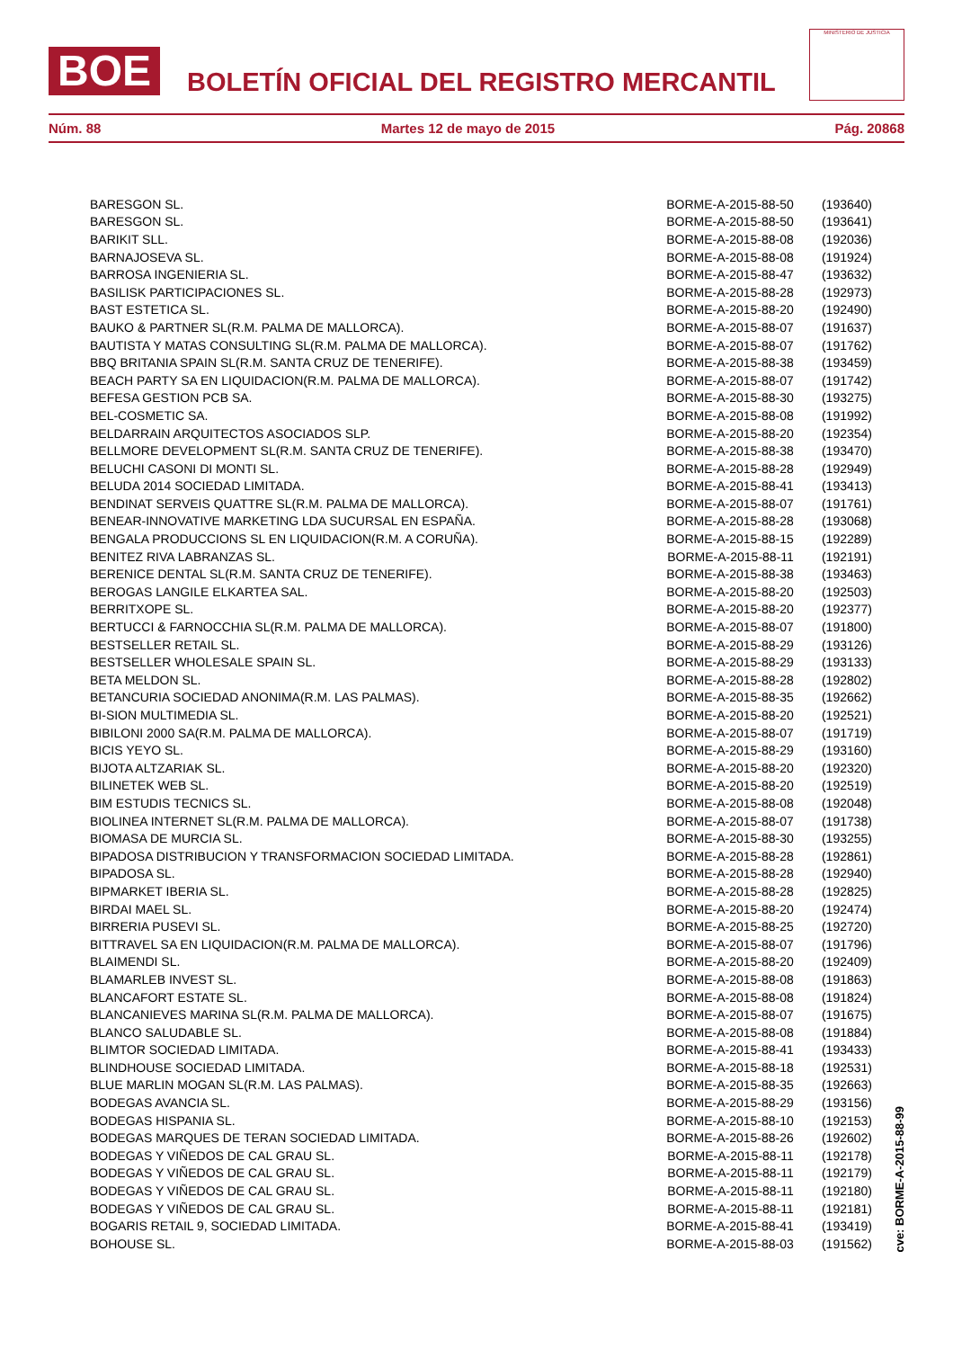BOE
BOLETÍN OFICIAL DEL REGISTRO MERCANTIL
MINISTERIO DE JUSTICIA
Núm. 88 Martes 12 de mayo de 2015 Pág. 20868
| BARESGON SL. | BORME-A-2015-88-50 | (193640) |
| BARESGON SL. | BORME-A-2015-88-50 | (193641) |
| BARIKIT SLL. | BORME-A-2015-88-08 | (192036) |
| BARNAJOSEVA SL. | BORME-A-2015-88-08 | (191924) |
| BARROSA INGENIERIA SL. | BORME-A-2015-88-47 | (193632) |
| BASILISK PARTICIPACIONES SL. | BORME-A-2015-88-28 | (192973) |
| BAST ESTETICA SL. | BORME-A-2015-88-20 | (192490) |
| BAUKO & PARTNER SL(R.M. PALMA DE MALLORCA). | BORME-A-2015-88-07 | (191637) |
| BAUTISTA Y MATAS CONSULTING SL(R.M. PALMA DE MALLORCA). | BORME-A-2015-88-07 | (191762) |
| BBQ BRITANIA SPAIN SL(R.M. SANTA CRUZ DE TENERIFE). | BORME-A-2015-88-38 | (193459) |
| BEACH PARTY SA EN LIQUIDACION(R.M. PALMA DE MALLORCA). | BORME-A-2015-88-07 | (191742) |
| BEFESA GESTION PCB SA. | BORME-A-2015-88-30 | (193275) |
| BEL-COSMETIC SA. | BORME-A-2015-88-08 | (191992) |
| BELDARRAIN ARQUITECTOS ASOCIADOS SLP. | BORME-A-2015-88-20 | (192354) |
| BELLMORE DEVELOPMENT SL(R.M. SANTA CRUZ DE TENERIFE). | BORME-A-2015-88-38 | (193470) |
| BELUCHI CASONI DI MONTI SL. | BORME-A-2015-88-28 | (192949) |
| BELUDA 2014 SOCIEDAD LIMITADA. | BORME-A-2015-88-41 | (193413) |
| BENDINAT SERVEIS QUATTRE SL(R.M. PALMA DE MALLORCA). | BORME-A-2015-88-07 | (191761) |
| BENEAR-INNOVATIVE MARKETING LDA SUCURSAL EN ESPAÑA. | BORME-A-2015-88-28 | (193068) |
| BENGALA PRODUCCIONS SL EN LIQUIDACION(R.M. A CORUÑA). | BORME-A-2015-88-15 | (192289) |
| BENITEZ RIVA LABRANZAS SL. | BORME-A-2015-88-11 | (192191) |
| BERENICE DENTAL SL(R.M. SANTA CRUZ DE TENERIFE). | BORME-A-2015-88-38 | (193463) |
| BEROGAS LANGILE ELKARTEA SAL. | BORME-A-2015-88-20 | (192503) |
| BERRITXOPE SL. | BORME-A-2015-88-20 | (192377) |
| BERTUCCI & FARNOCCHIA SL(R.M. PALMA DE MALLORCA). | BORME-A-2015-88-07 | (191800) |
| BESTSELLER RETAIL SL. | BORME-A-2015-88-29 | (193126) |
| BESTSELLER WHOLESALE SPAIN SL. | BORME-A-2015-88-29 | (193133) |
| BETA MELDON SL. | BORME-A-2015-88-28 | (192802) |
| BETANCURIA SOCIEDAD ANONIMA(R.M. LAS PALMAS). | BORME-A-2015-88-35 | (192662) |
| BI-SION MULTIMEDIA SL. | BORME-A-2015-88-20 | (192521) |
| BIBILONI 2000 SA(R.M. PALMA DE MALLORCA). | BORME-A-2015-88-07 | (191719) |
| BICIS YEYO SL. | BORME-A-2015-88-29 | (193160) |
| BIJOTA ALTZARIAK SL. | BORME-A-2015-88-20 | (192320) |
| BILINETEK WEB SL. | BORME-A-2015-88-20 | (192519) |
| BIM ESTUDIS TECNICS SL. | BORME-A-2015-88-08 | (192048) |
| BIOLINEA INTERNET SL(R.M. PALMA DE MALLORCA). | BORME-A-2015-88-07 | (191738) |
| BIOMASA DE MURCIA SL. | BORME-A-2015-88-30 | (193255) |
| BIPADOSA DISTRIBUCION Y TRANSFORMACION SOCIEDAD LIMITADA. | BORME-A-2015-88-28 | (192861) |
| BIPADOSA SL. | BORME-A-2015-88-28 | (192940) |
| BIPMARKET IBERIA SL. | BORME-A-2015-88-28 | (192825) |
| BIRDAI MAEL SL. | BORME-A-2015-88-20 | (192474) |
| BIRRERIA PUSEVI SL. | BORME-A-2015-88-25 | (192720) |
| BITTRAVEL SA EN LIQUIDACION(R.M. PALMA DE MALLORCA). | BORME-A-2015-88-07 | (191796) |
| BLAIMENDI SL. | BORME-A-2015-88-20 | (192409) |
| BLAMARLEB INVEST SL. | BORME-A-2015-88-08 | (191863) |
| BLANCAFORT ESTATE SL. | BORME-A-2015-88-08 | (191824) |
| BLANCANIEVES MARINA SL(R.M. PALMA DE MALLORCA). | BORME-A-2015-88-07 | (191675) |
| BLANCO SALUDABLE SL. | BORME-A-2015-88-08 | (191884) |
| BLIMTOR SOCIEDAD LIMITADA. | BORME-A-2015-88-41 | (193433) |
| BLINDHOUSE SOCIEDAD LIMITADA. | BORME-A-2015-88-18 | (192531) |
| BLUE MARLIN MOGAN SL(R.M. LAS PALMAS). | BORME-A-2015-88-35 | (192663) |
| BODEGAS AVANCIA SL. | BORME-A-2015-88-29 | (193156) |
| BODEGAS HISPANIA SL. | BORME-A-2015-88-10 | (192153) |
| BODEGAS MARQUES DE TERAN SOCIEDAD LIMITADA. | BORME-A-2015-88-26 | (192602) |
| BODEGAS Y VIÑEDOS DE CAL GRAU SL. | BORME-A-2015-88-11 | (192178) |
| BODEGAS Y VIÑEDOS DE CAL GRAU SL. | BORME-A-2015-88-11 | (192179) |
| BODEGAS Y VIÑEDOS DE CAL GRAU SL. | BORME-A-2015-88-11 | (192180) |
| BODEGAS Y VIÑEDOS DE CAL GRAU SL. | BORME-A-2015-88-11 | (192181) |
| BOGARIS RETAIL 9, SOCIEDAD LIMITADA. | BORME-A-2015-88-41 | (193419) |
| BOHOUSE SL. | BORME-A-2015-88-03 | (191562) |
cve: BORME-A-2015-88-99